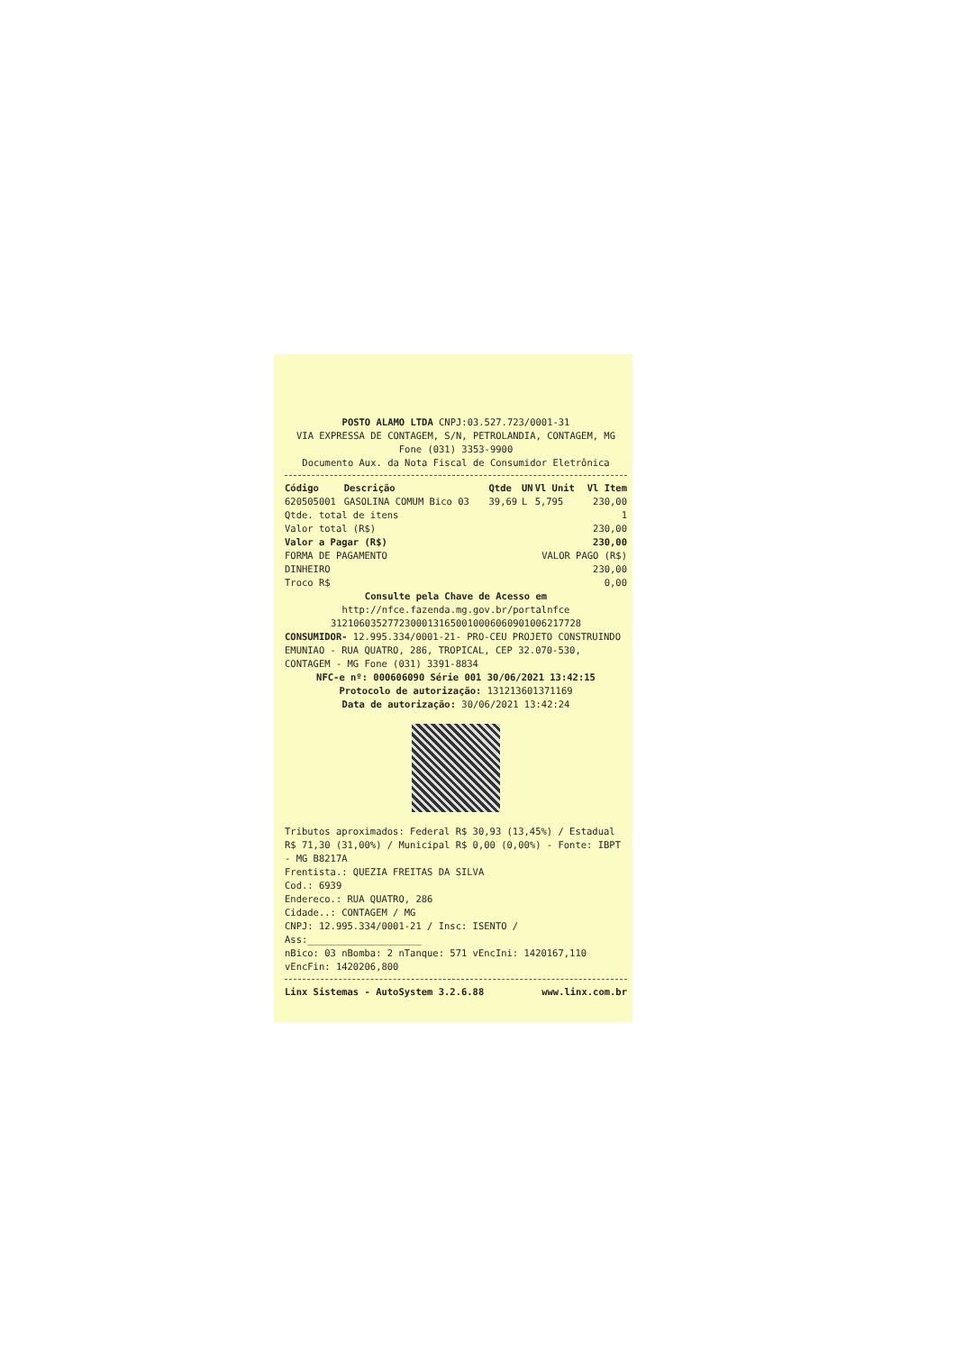POSTO ALAMO LTDA CNPJ:03.527.723/0001-31
VIA EXPRESSA DE CONTAGEM, S/N, PETROLANDIA, CONTAGEM, MG
Fone (031) 3353-9900
Documento Aux. da Nota Fiscal de Consumidor Eletrônica
| Código | Descrição | Qtde | UN | Vl Unit | Vl Item |
| --- | --- | --- | --- | --- | --- |
| 620505001 | GASOLINA COMUM Bico 03 | 39,69 | L | 5,795 | 230,00 |
| Qtde. total de itens | | | | | 1 |
| Valor total (R$) | | | | | 230,00 |
| Valor a Pagar (R$) | | | | | 230,00 |
| FORMA DE PAGAMENTO | | | VALOR PAGO (R$) | | |
| DINHEIRO | | | | | 230,00 |
| Troco R$ | | | | | 0,00 |
Consulte pela Chave de Acesso em
http://nfce.fazenda.mg.gov.br/portalnfce
31210603527723000131650010006060901006217728
CONSUMIDOR- 12.995.334/0001-21- PRO-CEU PROJETO CONSTRUINDO EMUNIAO - RUA QUATRO, 286, TROPICAL, CEP 32.070-530, CONTAGEM - MG Fone (031) 3391-8834
NFC-e nº: 000606090 Série 001 30/06/2021 13:42:15
Protocolo de autorização: 131213601371169
Data de autorização: 30/06/2021 13:42:24
Tributos aproximados: Federal R$ 30,93 (13,45%) / Estadual R$ 71,30 (31,00%) / Municipal R$ 0,00 (0,00%) - Fonte: IBPT - MG B8217A
Frentista.: QUEZIA FREITAS DA SILVA
Cod.: 6939
Endereco.: RUA QUATRO, 286
Cidade..: CONTAGEM / MG
CNPJ: 12.995.334/0001-21 / Insc: ISENTO /
Ass:____________________
nBico: 03 nBomba: 2 nTanque: 571 vEncIni: 1420167,110 vEncFin: 1420206,800
Linx Sistemas - AutoSystem 3.2.6.88 www.linx.com.br